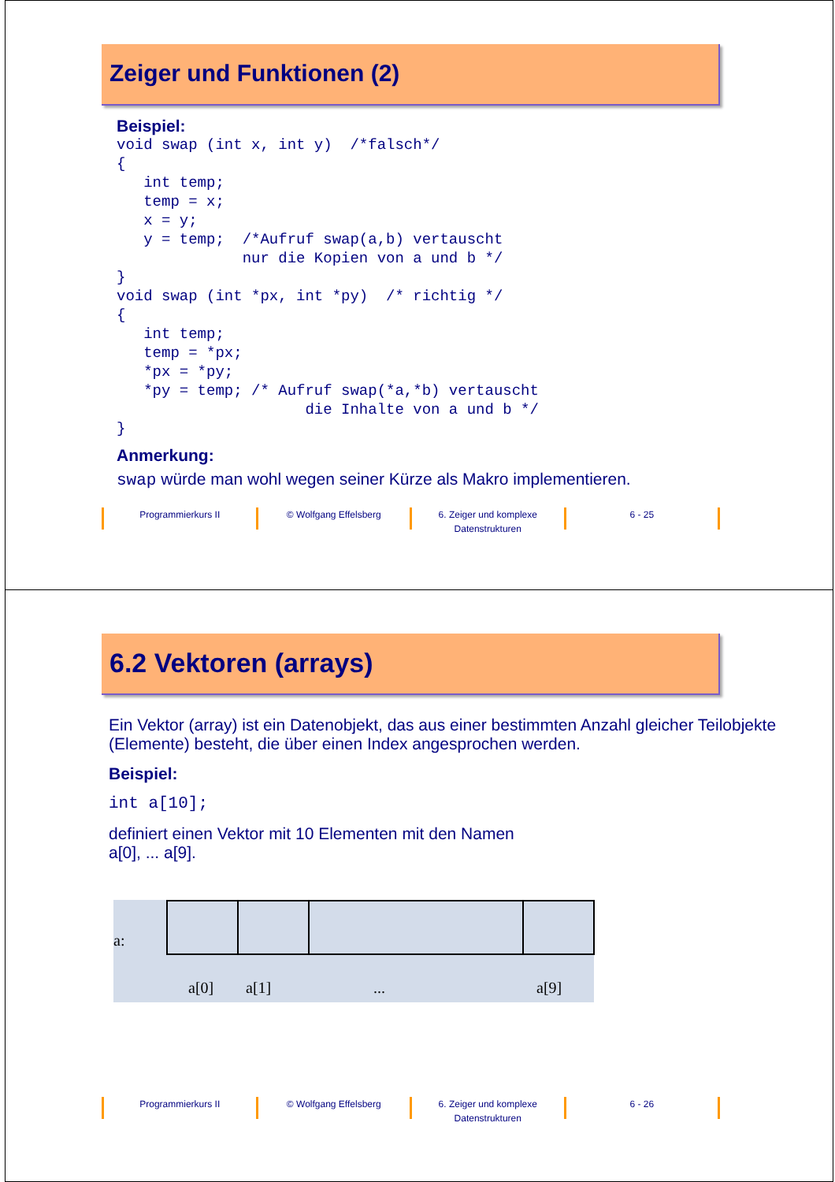Zeiger und Funktionen (2)
Beispiel:
void swap (int x, int y)  /*falsch*/
{
   int temp;
   temp = x;
   x = y;
   y = temp;  /*Aufruf swap(a,b) vertauscht
              nur die Kopien von a und b */
}
void swap (int *px, int *py)  /* richtig */
{
   int temp;
   temp = *px;
   *px = *py;
   *py = temp; /* Aufruf swap(*a,*b) vertauscht
                     die Inhalte von a und b */
}
Anmerkung:
swap würde man wohl wegen seiner Kürze als Makro implementieren.
Programmierkurs II © Wolfgang Effelsberg 6. Zeiger und komplexe
Datenstrukturen
6 - 25
6.2 Vektoren (arrays)
Ein Vektor (array) ist ein Datenobjekt, das aus einer bestimmten Anzahl gleicher Teilobjekte (Elemente) besteht, die über einen Index angesprochen werden.
Beispiel:
int a[10];
definiert einen Vektor mit 10 Elementen mit den Namen
a[0], ... a[9].
a:
a[0] a[1] ... a[9]
Programmierkurs II © Wolfgang Effelsberg 6. Zeiger und komplexe
Datenstrukturen
6 - 26